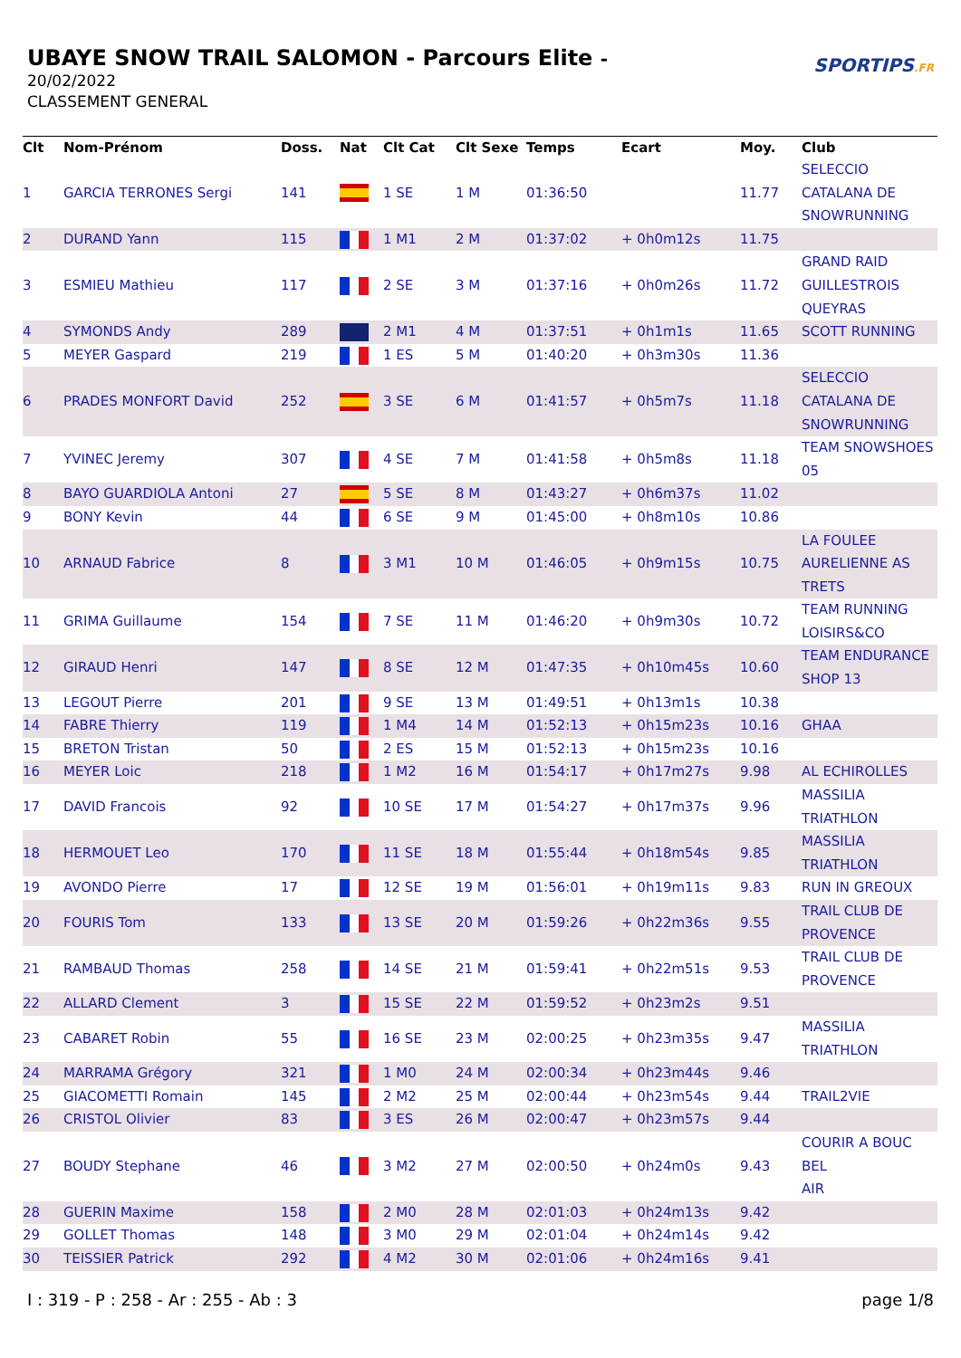UBAYE SNOW TRAIL SALOMON - Parcours Elite -
20/02/2022
CLASSEMENT GENERAL
SPORTIPS.FR
| Clt | Nom-Prénom | Doss. | Nat | Clt Cat | Clt Sexe | Temps | Ecart | Moy. | Club |
| --- | --- | --- | --- | --- | --- | --- | --- | --- | --- |
| 1 | GARCIA TERRONES Sergi | 141 | | 1 SE | 1 M | 01:36:50 | | 11.77 | SELECCIO CATALANA DE SNOWRUNNING |
| 2 | DURAND Yann | 115 | | 1 M1 | 2 M | 01:37:02 | + 0h0m12s | 11.75 | |
| 3 | ESMIEU Mathieu | 117 | | 2 SE | 3 M | 01:37:16 | + 0h0m26s | 11.72 | GRAND RAID GUILLESTROIS QUEYRAS |
| 4 | SYMONDS Andy | 289 | | 2 M1 | 4 M | 01:37:51 | + 0h1m1s | 11.65 | SCOTT RUNNING |
| 5 | MEYER Gaspard | 219 | | 1 ES | 5 M | 01:40:20 | + 0h3m30s | 11.36 | |
| 6 | PRADES MONFORT David | 252 | | 3 SE | 6 M | 01:41:57 | + 0h5m7s | 11.18 | SELECCIO CATALANA DE SNOWRUNNING |
| 7 | YVINEC Jeremy | 307 | | 4 SE | 7 M | 01:41:58 | + 0h5m8s | 11.18 | TEAM SNOWSHOES 05 |
| 8 | BAYO GUARDIOLA Antoni | 27 | | 5 SE | 8 M | 01:43:27 | + 0h6m37s | 11.02 | |
| 9 | BONY Kevin | 44 | | 6 SE | 9 M | 01:45:00 | + 0h8m10s | 10.86 | |
| 10 | ARNAUD Fabrice | 8 | | 3 M1 | 10 M | 01:46:05 | + 0h9m15s | 10.75 | LA FOULEE AURELIENNE AS TRETS |
| 11 | GRIMA Guillaume | 154 | | 7 SE | 11 M | 01:46:20 | + 0h9m30s | 10.72 | TEAM RUNNING LOISIRS&CO |
| 12 | GIRAUD Henri | 147 | | 8 SE | 12 M | 01:47:35 | + 0h10m45s | 10.60 | TEAM ENDURANCE SHOP 13 |
| 13 | LEGOUT Pierre | 201 | | 9 SE | 13 M | 01:49:51 | + 0h13m1s | 10.38 | |
| 14 | FABRE Thierry | 119 | | 1 M4 | 14 M | 01:52:13 | + 0h15m23s | 10.16 | GHAA |
| 15 | BRETON Tristan | 50 | | 2 ES | 15 M | 01:52:13 | + 0h15m23s | 10.16 | |
| 16 | MEYER Loic | 218 | | 1 M2 | 16 M | 01:54:17 | + 0h17m27s | 9.98 | AL ECHIROLLES |
| 17 | DAVID Francois | 92 | | 10 SE | 17 M | 01:54:27 | + 0h17m37s | 9.96 | MASSILIA TRIATHLON |
| 18 | HERMOUET Leo | 170 | | 11 SE | 18 M | 01:55:44 | + 0h18m54s | 9.85 | MASSILIA TRIATHLON |
| 19 | AVONDO Pierre | 17 | | 12 SE | 19 M | 01:56:01 | + 0h19m11s | 9.83 | RUN IN GREOUX |
| 20 | FOURIS Tom | 133 | | 13 SE | 20 M | 01:59:26 | + 0h22m36s | 9.55 | TRAIL CLUB DE PROVENCE |
| 21 | RAMBAUD Thomas | 258 | | 14 SE | 21 M | 01:59:41 | + 0h22m51s | 9.53 | TRAIL CLUB DE PROVENCE |
| 22 | ALLARD Clement | 3 | | 15 SE | 22 M | 01:59:52 | + 0h23m2s | 9.51 | |
| 23 | CABARET Robin | 55 | | 16 SE | 23 M | 02:00:25 | + 0h23m35s | 9.47 | MASSILIA TRIATHLON |
| 24 | MARRAMA Grégory | 321 | | 1 M0 | 24 M | 02:00:34 | + 0h23m44s | 9.46 | |
| 25 | GIACOMETTI Romain | 145 | | 2 M2 | 25 M | 02:00:44 | + 0h23m54s | 9.44 | TRAIL2VIE |
| 26 | CRISTOL Olivier | 83 | | 3 ES | 26 M | 02:00:47 | + 0h23m57s | 9.44 | |
| 27 | BOUDY Stephane | 46 | | 3 M2 | 27 M | 02:00:50 | + 0h24m0s | 9.43 | COURIR A BOUC BEL AIR |
| 28 | GUERIN Maxime | 158 | | 2 M0 | 28 M | 02:01:03 | + 0h24m13s | 9.42 | |
| 29 | GOLLET Thomas | 148 | | 3 M0 | 29 M | 02:01:04 | + 0h24m14s | 9.42 | |
| 30 | TEISSIER Patrick | 292 | | 4 M2 | 30 M | 02:01:06 | + 0h24m16s | 9.41 | |
I : 319 - P : 258 - Ar : 255 - Ab : 3 page 1/8